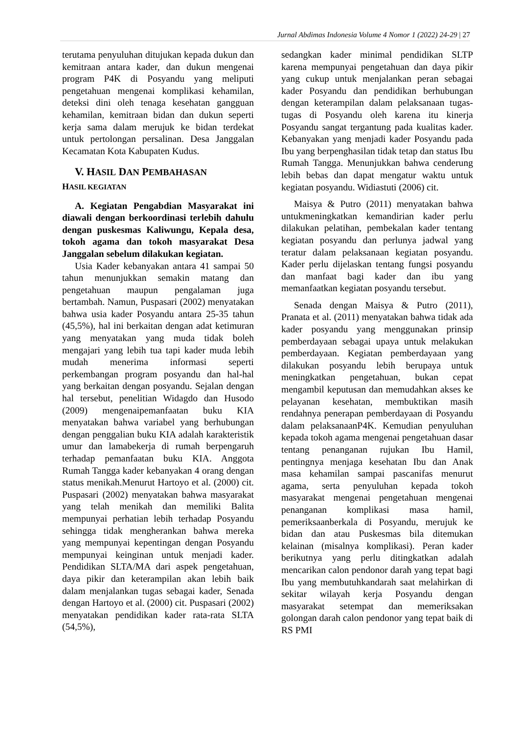Jurnal Abdimas Indonesia Volume 4 Nomor 1 (2022) 24-29 | 27
terutama penyuluhan ditujukan kepada dukun dan kemitraan antara kader, dan dukun mengenai program P4K di Posyandu yang meliputi pengetahuan mengenai komplikasi kehamilan, deteksi dini oleh tenaga kesehatan gangguan kehamilan, kemitraan bidan dan dukun seperti kerja sama dalam merujuk ke bidan terdekat untuk pertolongan persalinan. Desa Janggalan Kecamatan Kota Kabupaten Kudus.
V. HASIL DAN PEMBAHASAN
HASIL KEGIATAN
A. Kegiatan Pengabdian Masyarakat ini diawali dengan berkoordinasi terlebih dahulu dengan puskesmas Kaliwungu, Kepala desa, tokoh agama dan tokoh masyarakat Desa Janggalan sebelum dilakukan kegiatan.
Usia Kader kebanyakan antara 41 sampai 50 tahun menunjukkan semakin matang dan pengetahuan maupun pengalaman juga bertambah. Namun, Puspasari (2002) menyatakan bahwa usia kader Posyandu antara 25-35 tahun (45,5%), hal ini berkaitan dengan adat ketimuran yang menyatakan yang muda tidak boleh mengajari yang lebih tua tapi kader muda lebih mudah menerima informasi seperti perkembangan program posyandu dan hal-hal yang berkaitan dengan posyandu. Sejalan dengan hal tersebut, penelitian Widagdo dan Husodo (2009) mengenaipemanfaatan buku KIA menyatakan bahwa variabel yang berhubungan dengan penggalian buku KIA adalah karakteristik umur dan lamabekerja di rumah berpengaruh terhadap pemanfaatan buku KIA. Anggota Rumah Tangga kader kebanyakan 4 orang dengan status menikah.Menurut Hartoyo et al. (2000) cit. Puspasari (2002) menyatakan bahwa masyarakat yang telah menikah dan memiliki Balita mempunyai perhatian lebih terhadap Posyandu sehingga tidak mengherankan bahwa mereka yang mempunyai kepentingan dengan Posyandu mempunyai keinginan untuk menjadi kader. Pendidikan SLTA/MA dari aspek pengetahuan, daya pikir dan keterampilan akan lebih baik dalam menjalankan tugas sebagai kader, Senada dengan Hartoyo et al. (2000) cit. Puspasari (2002) menyatakan pendidikan kader rata-rata SLTA (54,5%),
sedangkan kader minimal pendidikan SLTP karena mempunyai pengetahuan dan daya pikir yang cukup untuk menjalankan peran sebagai kader Posyandu dan pendidikan berhubungan dengan keterampilan dalam pelaksanaan tugas- tugas di Posyandu oleh karena itu kinerja Posyandu sangat tergantung pada kualitas kader. Kebanyakan yang menjadi kader Posyandu pada Ibu yang berpenghasilan tidak tetap dan status Ibu Rumah Tangga. Menunjukkan bahwa cenderung lebih bebas dan dapat mengatur waktu untuk kegiatan posyandu. Widiastuti (2006) cit.
Maisya & Putro (2011) menyatakan bahwa untukmeningkatkan kemandirian kader perlu dilakukan pelatihan, pembekalan kader tentang kegiatan posyandu dan perlunya jadwal yang teratur dalam pelaksanaan kegiatan posyandu. Kader perlu dijelaskan tentang fungsi posyandu dan manfaat bagi kader dan ibu yang memanfaatkan kegiatan posyandu tersebut.
Senada dengan Maisya & Putro (2011), Pranata et al. (2011) menyatakan bahwa tidak ada kader posyandu yang menggunakan prinsip pemberdayaan sebagai upaya untuk melakukan pemberdayaan. Kegiatan pemberdayaan yang dilakukan posyandu lebih berupaya untuk meningkatkan pengetahuan, bukan cepat mengambil keputusan dan memudahkan akses ke pelayanan kesehatan, membuktikan masih rendahnya penerapan pemberdayaan di Posyandu dalam pelaksanaanP4K. Kemudian penyuluhan kepada tokoh agama mengenai pengetahuan dasar tentang penanganan rujukan Ibu Hamil, pentingnya menjaga kesehatan Ibu dan Anak masa kehamilan sampai pascanifas menurut agama, serta penyuluhan kepada tokoh masyarakat mengenai pengetahuan mengenai penanganan komplikasi masa hamil, pemeriksaanberkala di Posyandu, merujuk ke bidan dan atau Puskesmas bila ditemukan kelainan (misalnya komplikasi). Peran kader berikutnya yang perlu ditingkatkan adalah mencarikan calon pendonor darah yang tepat bagi Ibu yang membutuhkandarah saat melahirkan di sekitar wilayah kerja Posyandu dengan masyarakat setempat dan memeriksakan golongan darah calon pendonor yang tepat baik di RS PMI